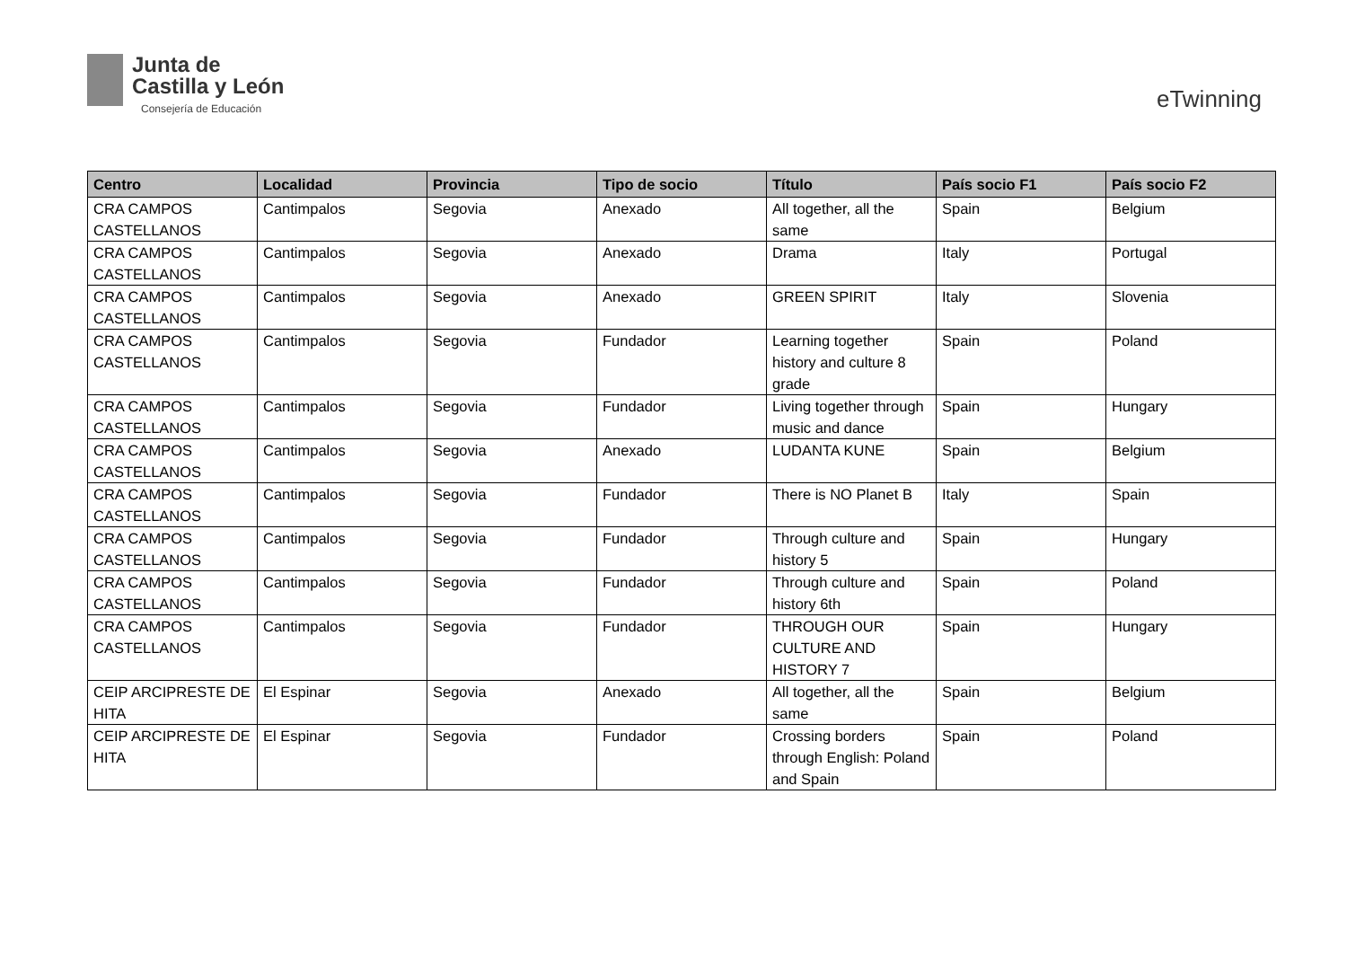Junta de
Castilla y León
Consejería de Educación
eTwinning
| Centro | Localidad | Provincia | Tipo de socio | Título | País socio F1 | País socio F2 |
| --- | --- | --- | --- | --- | --- | --- |
| CRA CAMPOS CASTELLANOS | Cantimpalos | Segovia | Anexado | All together, all the same | Spain | Belgium |
| CRA CAMPOS CASTELLANOS | Cantimpalos | Segovia | Anexado | Drama | Italy | Portugal |
| CRA CAMPOS CASTELLANOS | Cantimpalos | Segovia | Anexado | GREEN SPIRIT | Italy | Slovenia |
| CRA CAMPOS CASTELLANOS | Cantimpalos | Segovia | Fundador | Learning together history and culture 8 grade | Spain | Poland |
| CRA CAMPOS CASTELLANOS | Cantimpalos | Segovia | Fundador | Living together through music and dance | Spain | Hungary |
| CRA CAMPOS CASTELLANOS | Cantimpalos | Segovia | Anexado | LUDANTA KUNE | Spain | Belgium |
| CRA CAMPOS CASTELLANOS | Cantimpalos | Segovia | Fundador | There is NO Planet B | Italy | Spain |
| CRA CAMPOS CASTELLANOS | Cantimpalos | Segovia | Fundador | Through culture and history 5 | Spain | Hungary |
| CRA CAMPOS CASTELLANOS | Cantimpalos | Segovia | Fundador | Through culture and history 6th | Spain | Poland |
| CRA CAMPOS CASTELLANOS | Cantimpalos | Segovia | Fundador | THROUGH OUR CULTURE AND HISTORY 7 | Spain | Hungary |
| CEIP ARCIPRESTE DE HITA | El Espinar | Segovia | Anexado | All together, all the same | Spain | Belgium |
| CEIP ARCIPRESTE DE HITA | El Espinar | Segovia | Fundador | Crossing borders through English: Poland and Spain | Spain | Poland |